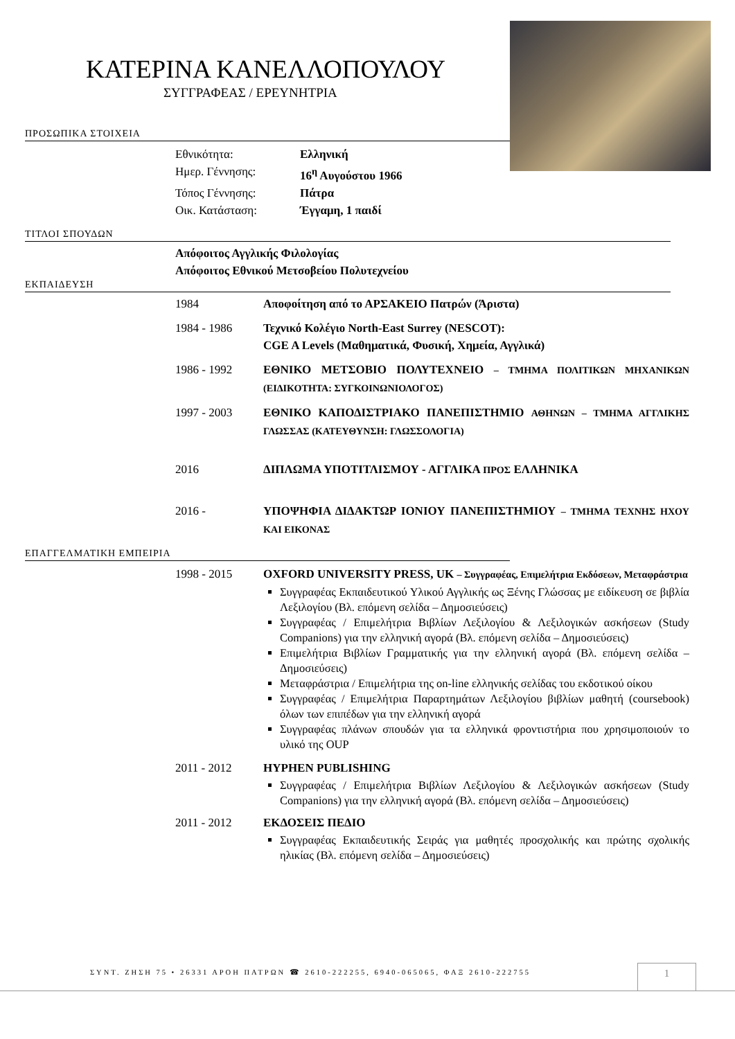ΚΑΤΕΡΙΝΑ ΚΑΝΕΛΛΟΠΟΥΛΟΥ
ΣΥΓΓΡΑΦΕΑΣ / ΕΡΕΥΝΗΤΡΙΑ
ΠΡΟΣΩΠΙΚΑ ΣΤΟΙΧΕΙΑ
Εθνικότητα: Ελληνική
Ημερ. Γέννησης: 16<sup>η</sup> Αυγούστου 1966
Τόπος Γέννησης: Πάτρα
Οικ. Κατάσταση: Έγγαμη, 1 παιδί
ΤΙΤΛΟΙ ΣΠΟΥΔΩΝ
Απόφοιτος Αγγλικής Φιλολογίας
Απόφοιτος Εθνικού Μετσοβείου Πολυτεχνείου
ΕΚΠΑΙΔΕΥΣΗ
1984 Αποφοίτηση από το ΑΡΣΑΚΕΙΟ Πατρών (Άριστα)
1984 - 1986 Τεχνικό Κολέγιο North-East Surrey (NESCOT):
CGE A Levels (Μαθηματικά, Φυσική, Χημεία, Αγγλικά)
1986 - 1992 ΕΘΝΙΚΟ ΜΕΤΣΟΒΙΟ ΠΟΛΥΤΕΧΝΕΙΟ – ΤΜΗΜΑ ΠΟΛΙΤΙΚΩΝ ΜΗΧΑΝΙΚΩΝ (ΕΙΔΙΚΟΤΗΤΑ: ΣΥΓΚΟΙΝΩΝΙΟΛΟΓΟΣ)
1997 - 2003 ΕΘΝΙΚΟ ΚΑΠΟΔΙΣΤΡΙΑΚΟ ΠΑΝΕΠΙΣΤΗΜΙΟ ΑΘΗΝΩΝ – ΤΜΗΜΑ ΑΓΓΛΙΚΗΣ ΓΛΩΣΣΑΣ (ΚΑΤΕΥΘΥΝΣΗ: ΓΛΩΣΣΟΛΟΓΙΑ)
2016 ΔΙΠΛΩΜΑ ΥΠΟΤΙΤΛΙΣΜΟΥ - ΑΓΓΛΙΚΑ ΠΡΟΣ ΕΛΛΗΝΙΚΑ
2016 - ΥΠΟΨΗΦΙΑ ΔΙΔΑΚΤΩΡ ΙΟΝΙΟΥ ΠΑΝΕΠΙΣΤΗΜΙΟΥ – ΤΜΗΜΑ ΤΕΧΝΗΣ ΗΧΟΥ ΚΑΙ ΕΙΚΟΝΑΣ
ΕΠΑΓΓΕΛΜΑΤΙΚΗ ΕΜΠΕΙΡΙΑ
1998 - 2015 OXFORD UNIVERSITY PRESS, UK – Συγγραφέας, Επιμελήτρια Εκδόσεων, Μεταφράστρια
Συγγραφέας Εκπαιδευτικού Υλικού Αγγλικής ως Ξένης Γλώσσας με ειδίκευση σε βιβλία Λεξιλογίου (Βλ. επόμενη σελίδα – Δημοσιεύσεις)
Συγγραφέας / Επιμελήτρια Βιβλίων Λεξιλογίου & Λεξιλογικών ασκήσεων (Study Companions) για την ελληνική αγορά (Βλ. επόμενη σελίδα – Δημοσιεύσεις)
Επιμελήτρια Βιβλίων Γραμματικής για την ελληνική αγορά (Βλ. επόμενη σελίδα – Δημοσιεύσεις)
Μεταφράστρια / Επιμελήτρια της on-line ελληνικής σελίδας του εκδοτικού οίκου
Συγγραφέας / Επιμελήτρια Παραρτημάτων Λεξιλογίου βιβλίων μαθητή (coursebook) όλων των επιπέδων για την ελληνική αγορά
Συγγραφέας πλάνων σπουδών για τα ελληνικά φροντιστήρια που χρησιμοποιούν το υλικό της OUP
2011 - 2012 HYPHEN PUBLISHING
Συγγραφέας / Επιμελήτρια Βιβλίων Λεξιλογίου & Λεξιλογικών ασκήσεων (Study Companions) για την ελληνική αγορά (Βλ. επόμενη σελίδα – Δημοσιεύσεις)
2011 - 2012 ΕΚΔΟΣΕΙΣ ΠΕΔΙΟ
Συγγραφέας Εκπαιδευτικής Σειράς για μαθητές προσχολικής και πρώτης σχολικής ηλικίας (Βλ. επόμενη σελίδα – Δημοσιεύσεις)
ΣΥΝΤ. ΖΗΣΗ 75 • 26331 ΑΡΟΗ ΠΑΤΡΩΝ ☎ 2610-222255, 6940-065065, ΦΑΞ 2610-222755
1